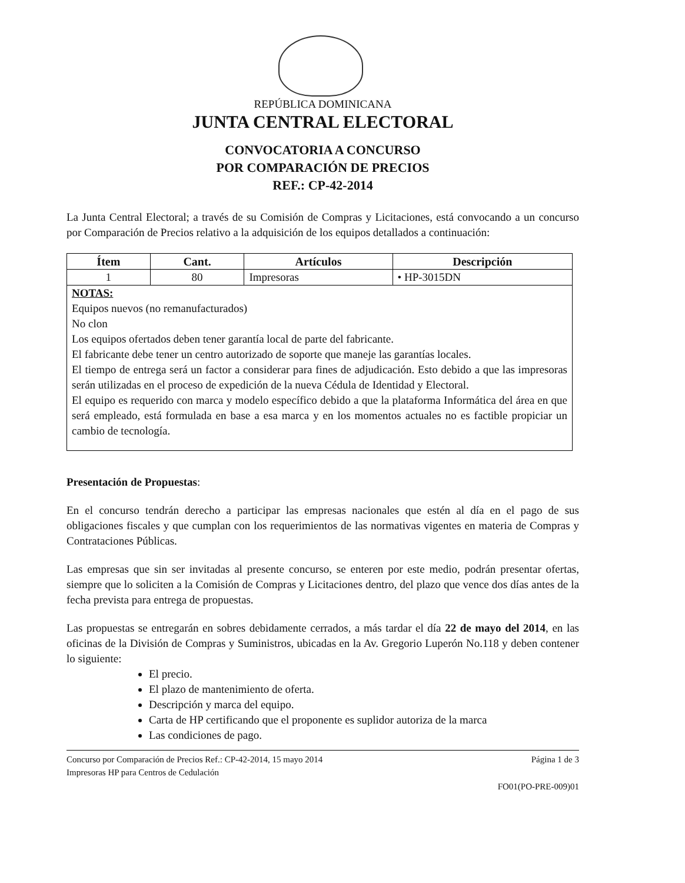REPÚBLICA DOMINICANA
JUNTA CENTRAL ELECTORAL
CONVOCATORIA A CONCURSO
POR COMPARACIÓN DE PRECIOS
REF.: CP-42-2014
La Junta Central Electoral; a través de su Comisión de Compras y Licitaciones, está convocando a un concurso por Comparación de Precios relativo a la adquisición de los equipos detallados a continuación:
| Ítem | Cant. | Artículos | Descripción |
| --- | --- | --- | --- |
| 1 | 80 | Impresoras | • HP-3015DN |
| NOTAS: Equipos nuevos (no remanufacturados) No clon Los equipos ofertados deben tener garantía local de parte del fabricante. El fabricante debe tener un centro autorizado de soporte que maneje las garantías locales. El tiempo de entrega será un factor a considerar para fines de adjudicación. Esto debido a que las impresoras serán utilizadas en el proceso de expedición de la nueva Cédula de Identidad y Electoral. El equipo es requerido con marca y modelo específico debido a que la plataforma Informática del área en que será empleado, está formulada en base a esa marca y en los momentos actuales no es factible propiciar un cambio de tecnología. | | | |
Presentación de Propuestas:
En el concurso tendrán derecho a participar las empresas nacionales que estén al día en el pago de sus obligaciones fiscales y que cumplan con los requerimientos de las normativas vigentes en materia de Compras y Contrataciones Públicas.
Las empresas que sin ser invitadas al presente concurso, se enteren por este medio, podrán presentar ofertas, siempre que lo soliciten a la Comisión de Compras y Licitaciones dentro, del plazo que vence dos días antes de la fecha prevista para entrega de propuestas.
Las propuestas se entregarán en sobres debidamente cerrados, a más tardar el día 22 de mayo del 2014, en las oficinas de la División de Compras y Suministros, ubicadas en la Av. Gregorio Luperón No.118 y deben contener lo siguiente:
El precio.
El plazo de mantenimiento de oferta.
Descripción y marca del equipo.
Carta de HP certificando que el proponente es suplidor autoriza de la marca
Las condiciones de pago.
Concurso por Comparación de Precios Ref.: CP-42-2014, 15 mayo 2014
Impresoras HP para Centros de Cedulación
Página 1 de 3
FO01(PO-PRE-009)01